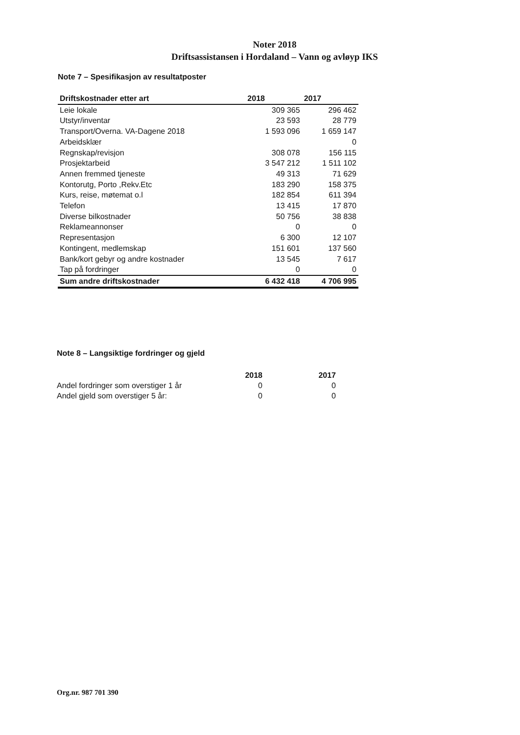Noter 2018
Driftsassistansen i Hordaland – Vann og avløyp IKS
Note 7 – Spesifikasjon av resultatposter
| Driftskostnader etter art | 2018 | 2017 |
| --- | --- | --- |
| Leie lokale | 309 365 | 296 462 |
| Utstyr/inventar | 23 593 | 28 779 |
| Transport/Overna. VA-Dagene 2018 | 1 593 096 | 1 659 147 |
| Arbeidsklær | | 0 |
| Regnskap/revisjon | 308 078 | 156 115 |
| Prosjektarbeid | 3 547 212 | 1 511 102 |
| Annen fremmed tjeneste | 49 313 | 71 629 |
| Kontorutg, Porto ,Rekv.Etc | 183 290 | 158 375 |
| Kurs, reise, møtemat o.l | 182 854 | 611 394 |
| Telefon | 13 415 | 17 870 |
| Diverse bilkostnader | 50 756 | 38 838 |
| Reklameannonser | 0 | 0 |
| Representasjon | 6 300 | 12 107 |
| Kontingent, medlemskap | 151 601 | 137 560 |
| Bank/kort gebyr og andre kostnader | 13 545 | 7 617 |
| Tap på fordringer | 0 | 0 |
| Sum andre driftskostnader | 6 432 418 | 4 706 995 |
Note 8 – Langsiktige fordringer og gjeld
| | 2018 | 2017 |
| --- | --- | --- |
| Andel fordringer som overstiger 1 år | 0 | 0 |
| Andel gjeld som overstiger 5 år: | 0 | 0 |
Org.nr. 987 701 390